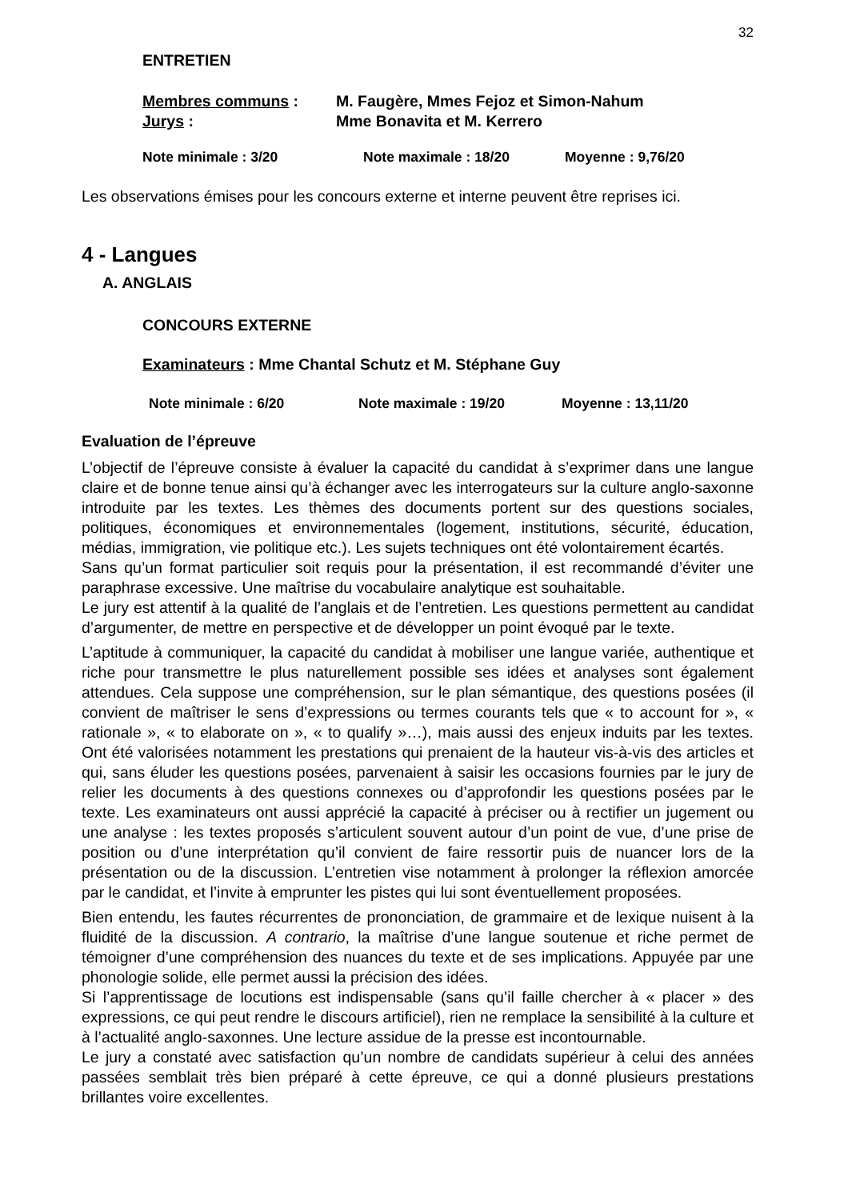32
ENTRETIEN
Membres communs : M. Faugère, Mmes Fejoz et Simon-Nahum
Jurys : Mme Bonavita et M. Kerrero
Note minimale : 3/20 Note maximale : 18/20 Moyenne : 9,76/20
Les observations émises pour les concours externe et interne peuvent être reprises ici.
4 - Langues
A. ANGLAIS
CONCOURS EXTERNE
Examinateurs : Mme Chantal Schutz et M. Stéphane Guy
Note minimale : 6/20 Note maximale : 19/20 Moyenne : 13,11/20
Evaluation de l’épreuve
L’objectif de l’épreuve consiste à évaluer la capacité du candidat à s’exprimer dans une langue claire et de bonne tenue ainsi qu’à échanger avec les interrogateurs sur la culture anglo-saxonne introduite par les textes. Les thèmes des documents portent sur des questions sociales, politiques, économiques et environnementales (logement, institutions, sécurité, éducation, médias, immigration, vie politique etc.). Les sujets techniques ont été volontairement écartés.
Sans qu’un format particulier soit requis pour la présentation, il est recommandé d’éviter une paraphrase excessive. Une maîtrise du vocabulaire analytique est souhaitable.
Le jury est attentif à la qualité de l’anglais et de l’entretien. Les questions permettent au candidat d’argumenter, de mettre en perspective et de développer un point évoqué par le texte.
L’aptitude à communiquer, la capacité du candidat à mobiliser une langue variée, authentique et riche pour transmettre le plus naturellement possible ses idées et analyses sont également attendues. Cela suppose une compréhension, sur le plan sémantique, des questions posées (il convient de maîtriser le sens d’expressions ou termes courants tels que « to account for », « rationale », « to elaborate on », « to qualify »…), mais aussi des enjeux induits par les textes. Ont été valorisées notamment les prestations qui prenaient de la hauteur vis-à-vis des articles et qui, sans éluder les questions posées, parvenaient à saisir les occasions fournies par le jury de relier les documents à des questions connexes ou d’approfondir les questions posées par le texte. Les examinateurs ont aussi apprécié la capacité à préciser ou à rectifier un jugement ou une analyse : les textes proposés s’articulent souvent autour d’un point de vue, d’une prise de position ou d’une interprétation qu’il convient de faire ressortir puis de nuancer lors de la présentation ou de la discussion. L’entretien vise notamment à prolonger la réflexion amorcée par le candidat, et l’invite à emprunter les pistes qui lui sont éventuellement proposées.
Bien entendu, les fautes récurrentes de prononciation, de grammaire et de lexique nuisent à la fluidité de la discussion. A contrario, la maîtrise d’une langue soutenue et riche permet de témoigner d’une compréhension des nuances du texte et de ses implications. Appuyée par une phonologie solide, elle permet aussi la précision des idées.
Si l’apprentissage de locutions est indispensable (sans qu’il faille chercher à « placer » des expressions, ce qui peut rendre le discours artificiel), rien ne remplace la sensibilité à la culture et à l’actualité anglo-saxonnes. Une lecture assidue de la presse est incontournable.
Le jury a constaté avec satisfaction qu’un nombre de candidats supérieur à celui des années passées semblait très bien préparé à cette épreuve, ce qui a donné plusieurs prestations brillantes voire excellentes.